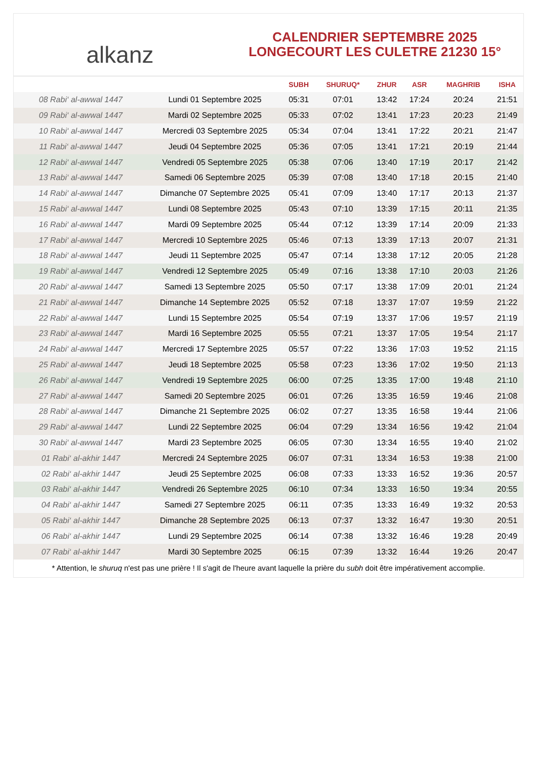alkanz
CALENDRIER SEPTEMBRE 2025
LONGECOURT LES CULETRE 21230 15°
| | | SUBH | SHURUQ* | ZHUR | ASR | MAGHRIB | ISHA |
| --- | --- | --- | --- | --- | --- | --- | --- |
| 08 Rabi‘ al-awwal 1447 | Lundi 01 Septembre 2025 | 05:31 | 07:01 | 13:42 | 17:24 | 20:24 | 21:51 |
| 09 Rabi‘ al-awwal 1447 | Mardi 02 Septembre 2025 | 05:33 | 07:02 | 13:41 | 17:23 | 20:23 | 21:49 |
| 10 Rabi‘ al-awwal 1447 | Mercredi 03 Septembre 2025 | 05:34 | 07:04 | 13:41 | 17:22 | 20:21 | 21:47 |
| 11 Rabi‘ al-awwal 1447 | Jeudi 04 Septembre 2025 | 05:36 | 07:05 | 13:41 | 17:21 | 20:19 | 21:44 |
| 12 Rabi‘ al-awwal 1447 | Vendredi 05 Septembre 2025 | 05:38 | 07:06 | 13:40 | 17:19 | 20:17 | 21:42 |
| 13 Rabi‘ al-awwal 1447 | Samedi 06 Septembre 2025 | 05:39 | 07:08 | 13:40 | 17:18 | 20:15 | 21:40 |
| 14 Rabi‘ al-awwal 1447 | Dimanche 07 Septembre 2025 | 05:41 | 07:09 | 13:40 | 17:17 | 20:13 | 21:37 |
| 15 Rabi‘ al-awwal 1447 | Lundi 08 Septembre 2025 | 05:43 | 07:10 | 13:39 | 17:15 | 20:11 | 21:35 |
| 16 Rabi‘ al-awwal 1447 | Mardi 09 Septembre 2025 | 05:44 | 07:12 | 13:39 | 17:14 | 20:09 | 21:33 |
| 17 Rabi‘ al-awwal 1447 | Mercredi 10 Septembre 2025 | 05:46 | 07:13 | 13:39 | 17:13 | 20:07 | 21:31 |
| 18 Rabi‘ al-awwal 1447 | Jeudi 11 Septembre 2025 | 05:47 | 07:14 | 13:38 | 17:12 | 20:05 | 21:28 |
| 19 Rabi‘ al-awwal 1447 | Vendredi 12 Septembre 2025 | 05:49 | 07:16 | 13:38 | 17:10 | 20:03 | 21:26 |
| 20 Rabi‘ al-awwal 1447 | Samedi 13 Septembre 2025 | 05:50 | 07:17 | 13:38 | 17:09 | 20:01 | 21:24 |
| 21 Rabi‘ al-awwal 1447 | Dimanche 14 Septembre 2025 | 05:52 | 07:18 | 13:37 | 17:07 | 19:59 | 21:22 |
| 22 Rabi‘ al-awwal 1447 | Lundi 15 Septembre 2025 | 05:54 | 07:19 | 13:37 | 17:06 | 19:57 | 21:19 |
| 23 Rabi‘ al-awwal 1447 | Mardi 16 Septembre 2025 | 05:55 | 07:21 | 13:37 | 17:05 | 19:54 | 21:17 |
| 24 Rabi‘ al-awwal 1447 | Mercredi 17 Septembre 2025 | 05:57 | 07:22 | 13:36 | 17:03 | 19:52 | 21:15 |
| 25 Rabi‘ al-awwal 1447 | Jeudi 18 Septembre 2025 | 05:58 | 07:23 | 13:36 | 17:02 | 19:50 | 21:13 |
| 26 Rabi‘ al-awwal 1447 | Vendredi 19 Septembre 2025 | 06:00 | 07:25 | 13:35 | 17:00 | 19:48 | 21:10 |
| 27 Rabi‘ al-awwal 1447 | Samedi 20 Septembre 2025 | 06:01 | 07:26 | 13:35 | 16:59 | 19:46 | 21:08 |
| 28 Rabi‘ al-awwal 1447 | Dimanche 21 Septembre 2025 | 06:02 | 07:27 | 13:35 | 16:58 | 19:44 | 21:06 |
| 29 Rabi‘ al-awwal 1447 | Lundi 22 Septembre 2025 | 06:04 | 07:29 | 13:34 | 16:56 | 19:42 | 21:04 |
| 30 Rabi‘ al-awwal 1447 | Mardi 23 Septembre 2025 | 06:05 | 07:30 | 13:34 | 16:55 | 19:40 | 21:02 |
| 01 Rabi‘ al-akhir 1447 | Mercredi 24 Septembre 2025 | 06:07 | 07:31 | 13:34 | 16:53 | 19:38 | 21:00 |
| 02 Rabi‘ al-akhir 1447 | Jeudi 25 Septembre 2025 | 06:08 | 07:33 | 13:33 | 16:52 | 19:36 | 20:57 |
| 03 Rabi‘ al-akhir 1447 | Vendredi 26 Septembre 2025 | 06:10 | 07:34 | 13:33 | 16:50 | 19:34 | 20:55 |
| 04 Rabi‘ al-akhir 1447 | Samedi 27 Septembre 2025 | 06:11 | 07:35 | 13:33 | 16:49 | 19:32 | 20:53 |
| 05 Rabi‘ al-akhir 1447 | Dimanche 28 Septembre 2025 | 06:13 | 07:37 | 13:32 | 16:47 | 19:30 | 20:51 |
| 06 Rabi‘ al-akhir 1447 | Lundi 29 Septembre 2025 | 06:14 | 07:38 | 13:32 | 16:46 | 19:28 | 20:49 |
| 07 Rabi‘ al-akhir 1447 | Mardi 30 Septembre 2025 | 06:15 | 07:39 | 13:32 | 16:44 | 19:26 | 20:47 |
* Attention, le shuruq n'est pas une prière ! Il s'agit de l'heure avant laquelle la prière du subh doit être impérativement accomplie.